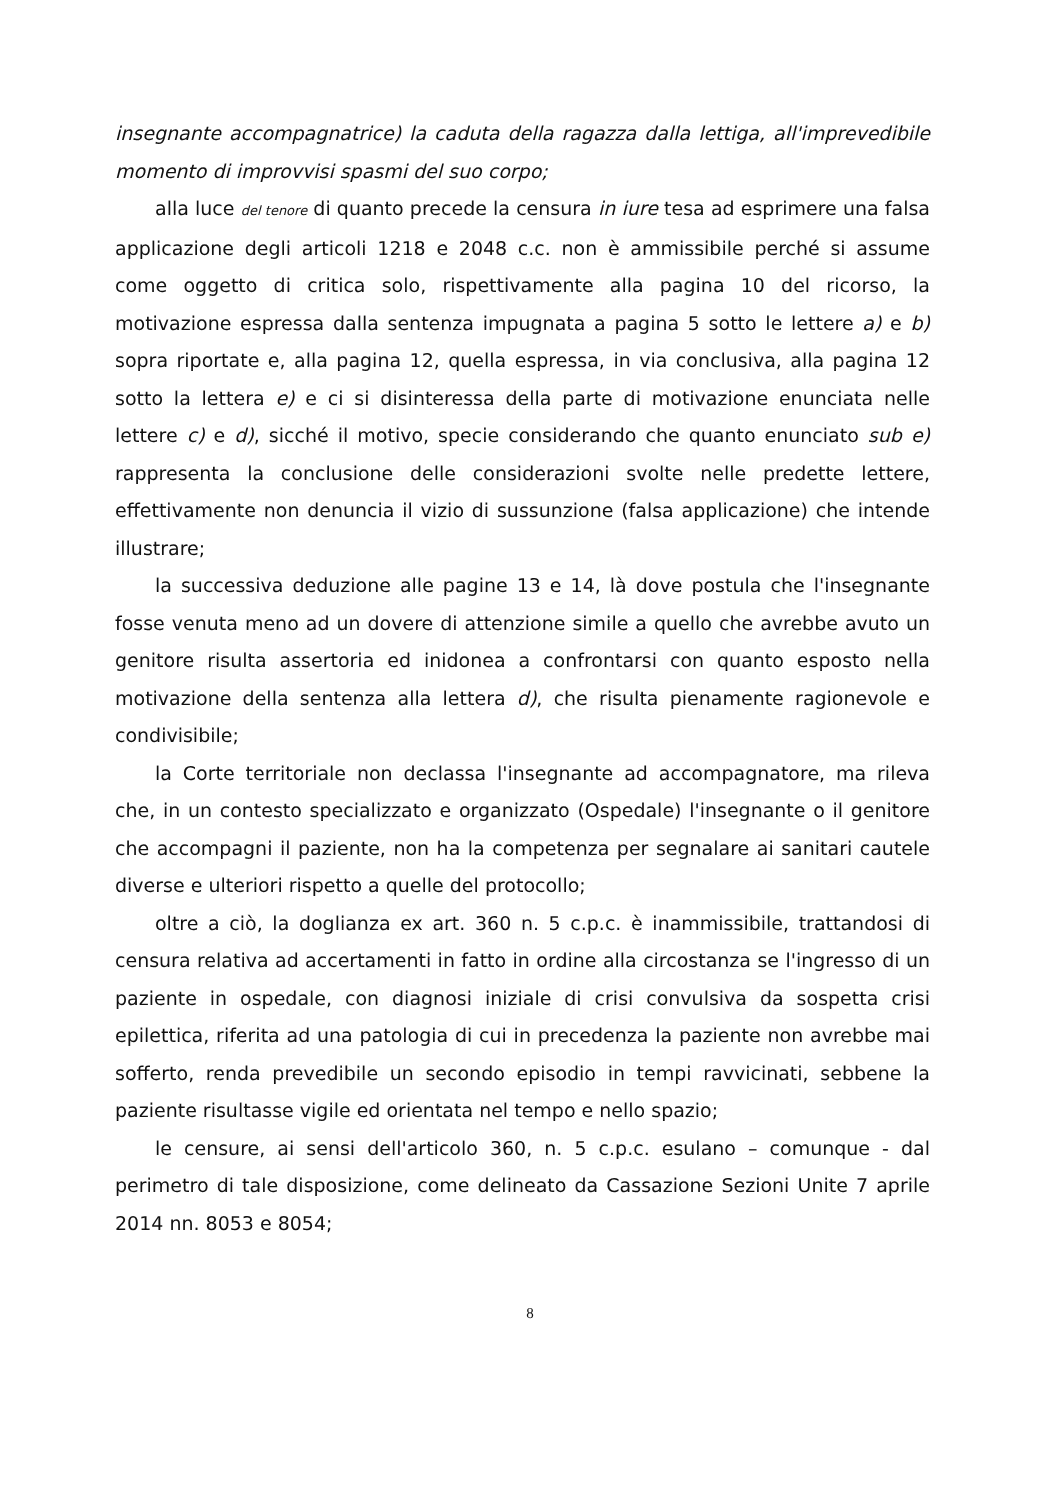insegnante accompagnatrice) la caduta della ragazza dalla lettiga, all'imprevedibile momento di improvvisi spasmi del suo corpo;
alla luce del tenore di quanto precede la censura in iure tesa ad esprimere una falsa applicazione degli articoli 1218 e 2048 c.c. non è ammissibile perché si assume come oggetto di critica solo, rispettivamente alla pagina 10 del ricorso, la motivazione espressa dalla sentenza impugnata a pagina 5 sotto le lettere a) e b) sopra riportate e, alla pagina 12, quella espressa, in via conclusiva, alla pagina 12 sotto la lettera e) e ci si disinteressa della parte di motivazione enunciata nelle lettere c) e d), sicché il motivo, specie considerando che quanto enunciato sub e) rappresenta la conclusione delle considerazioni svolte nelle predette lettere, effettivamente non denuncia il vizio di sussunzione (falsa applicazione) che intende illustrare;
la successiva deduzione alle pagine 13 e 14, là dove postula che l'insegnante fosse venuta meno ad un dovere di attenzione simile a quello che avrebbe avuto un genitore risulta assertoria ed inidonea a confrontarsi con quanto esposto nella motivazione della sentenza alla lettera d), che risulta pienamente ragionevole e condivisibile;
la Corte territoriale non declassa l'insegnante ad accompagnatore, ma rileva che, in un contesto specializzato e organizzato (Ospedale) l'insegnante o il genitore che accompagni il paziente, non ha la competenza per segnalare ai sanitari cautele diverse e ulteriori rispetto a quelle del protocollo;
oltre a ciò, la doglianza ex art. 360 n. 5 c.p.c. è inammissibile, trattandosi di censura relativa ad accertamenti in fatto in ordine alla circostanza se l'ingresso di un paziente in ospedale, con diagnosi iniziale di crisi convulsiva da sospetta crisi epilettica, riferita ad una patologia di cui in precedenza la paziente non avrebbe mai sofferto, renda prevedibile un secondo episodio in tempi ravvicinati, sebbene la paziente risultasse vigile ed orientata nel tempo e nello spazio;
le censure, ai sensi dell'articolo 360, n. 5 c.p.c. esulano – comunque - dal perimetro di tale disposizione, come delineato da Cassazione Sezioni Unite 7 aprile 2014 nn. 8053 e 8054;
8